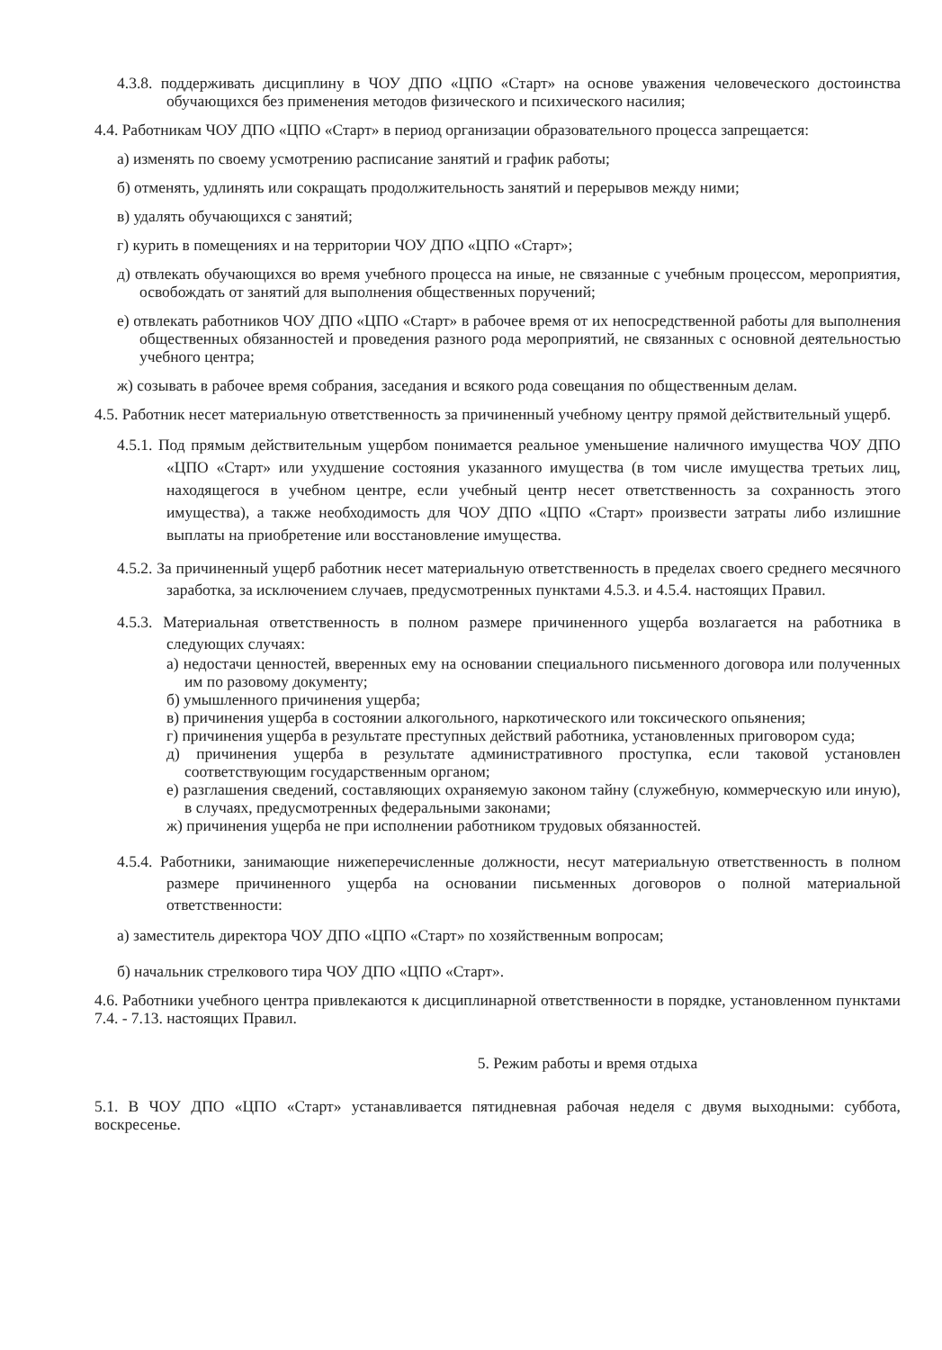4.3.8. поддерживать дисциплину в ЧОУ ДПО «ЦПО «Старт» на основе уважения человеческого достоинства обучающихся без применения методов физического и психического насилия;
4.4. Работникам ЧОУ ДПО «ЦПО «Старт» в период организации образовательного процесса запрещается:
а) изменять по своему усмотрению расписание занятий и график работы;
б) отменять, удлинять или сокращать продолжительность занятий и перерывов между ними;
в) удалять обучающихся с занятий;
г) курить в помещениях и на территории ЧОУ ДПО «ЦПО «Старт»;
д) отвлекать обучающихся во время учебного процесса на иные, не связанные с учебным процессом, мероприятия, освобождать от занятий для выполнения общественных поручений;
е) отвлекать работников ЧОУ ДПО «ЦПО «Старт» в рабочее время от их непосредственной работы для выполнения общественных обязанностей и проведения разного рода мероприятий, не связанных с основной деятельностью учебного центра;
ж) созывать в рабочее время собрания, заседания и всякого рода совещания по общественным делам.
4.5. Работник несет материальную ответственность за причиненный учебному центру прямой действительный ущерб.
4.5.1. Под прямым действительным ущербом понимается реальное уменьшение наличного имущества ЧОУ ДПО «ЦПО «Старт» или ухудшение состояния указанного имущества (в том числе имущества третьих лиц, находящегося в учебном центре, если учебный центр несет ответственность за сохранность этого имущества), а также необходимость для ЧОУ ДПО «ЦПО «Старт» произвести затраты либо излишние выплаты на приобретение или восстановление имущества.
4.5.2. За причиненный ущерб работник несет материальную ответственность в пределах своего среднего месячного заработка, за исключением случаев, предусмотренных пунктами 4.5.3. и 4.5.4. настоящих Правил.
4.5.3. Материальная ответственность в полном размере причиненного ущерба возлагается на работника в следующих случаях:
а) недостачи ценностей, вверенных ему на основании специального письменного договора или полученных им по разовому документу;
б) умышленного причинения ущерба;
в) причинения ущерба в состоянии алкогольного, наркотического или токсического опьянения;
г) причинения ущерба в результате преступных действий работника, установленных приговором суда;
д) причинения ущерба в результате административного проступка, если таковой установлен соответствующим государственным органом;
е) разглашения сведений, составляющих охраняемую законом тайну (служебную, коммерческую или иную), в случаях, предусмотренных федеральными законами;
ж) причинения ущерба не при исполнении работником трудовых обязанностей.
4.5.4. Работники, занимающие нижеперечисленные должности, несут материальную ответственность в полном размере причиненного ущерба на основании письменных договоров о полной материальной ответственности:
а) заместитель директора ЧОУ ДПО «ЦПО «Старт» по хозяйственным вопросам;
б) начальник стрелкового тира ЧОУ ДПО «ЦПО «Старт».
4.6. Работники учебного центра привлекаются к дисциплинарной ответственности в порядке, установленном пунктами 7.4. - 7.13. настоящих Правил.
5. Режим работы и время отдыха
5.1. В ЧОУ ДПО «ЦПО «Старт» устанавливается пятидневная рабочая неделя с двумя выходными: суббота, воскресенье.